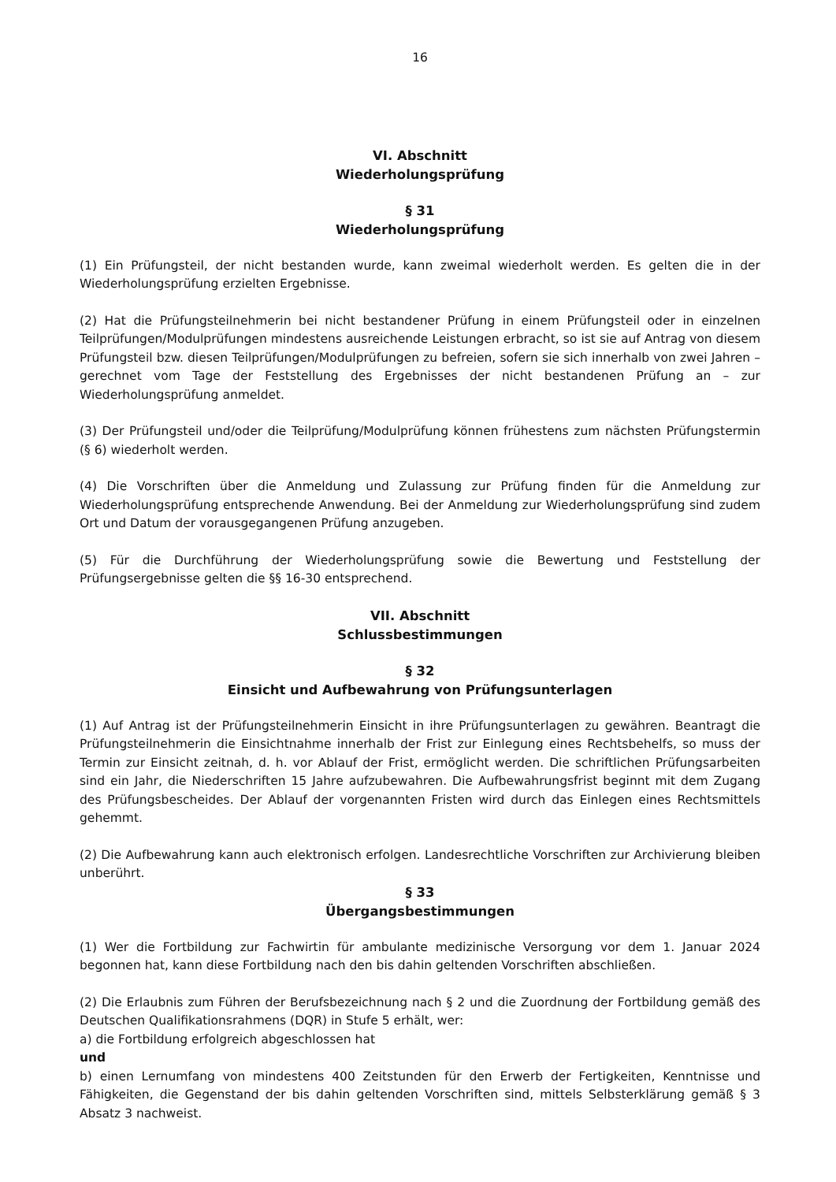16
VI. Abschnitt
Wiederholungsprüfung
§ 31
Wiederholungsprüfung
(1) Ein Prüfungsteil, der nicht bestanden wurde, kann zweimal wiederholt werden. Es gelten die in der Wiederholungsprüfung erzielten Ergebnisse.
(2) Hat die Prüfungsteilnehmerin bei nicht bestandener Prüfung in einem Prüfungsteil oder in einzelnen Teilprüfungen/Modulprüfungen mindestens ausreichende Leistungen erbracht, so ist sie auf Antrag von diesem Prüfungsteil bzw. diesen Teilprüfungen/Modulprüfungen zu befreien, sofern sie sich innerhalb von zwei Jahren – gerechnet vom Tage der Feststellung des Ergebnisses der nicht bestandenen Prüfung an – zur Wiederholungsprüfung anmeldet.
(3) Der Prüfungsteil und/oder die Teilprüfung/Modulprüfung können frühestens zum nächsten Prüfungstermin (§ 6) wiederholt werden.
(4) Die Vorschriften über die Anmeldung und Zulassung zur Prüfung finden für die Anmeldung zur Wiederholungsprüfung entsprechende Anwendung. Bei der Anmeldung zur Wiederholungsprüfung sind zudem Ort und Datum der vorausgegangenen Prüfung anzugeben.
(5) Für die Durchführung der Wiederholungsprüfung sowie die Bewertung und Feststellung der Prüfungsergebnisse gelten die §§ 16-30 entsprechend.
VII. Abschnitt
Schlussbestimmungen
§ 32
Einsicht und Aufbewahrung von Prüfungsunterlagen
(1) Auf Antrag ist der Prüfungsteilnehmerin Einsicht in ihre Prüfungsunterlagen zu gewähren. Beantragt die Prüfungsteilnehmerin die Einsichtnahme innerhalb der Frist zur Einlegung eines Rechtsbehelfs, so muss der Termin zur Einsicht zeitnah, d. h. vor Ablauf der Frist, ermöglicht werden. Die schriftlichen Prüfungsarbeiten sind ein Jahr, die Niederschriften 15 Jahre aufzubewahren. Die Aufbewahrungsfrist beginnt mit dem Zugang des Prüfungsbescheides. Der Ablauf der vorgenannten Fristen wird durch das Einlegen eines Rechtsmittels gehemmt.
(2) Die Aufbewahrung kann auch elektronisch erfolgen. Landesrechtliche Vorschriften zur Archivierung bleiben unberührt.
§ 33
Übergangsbestimmungen
(1) Wer die Fortbildung zur Fachwirtin für ambulante medizinische Versorgung vor dem 1. Januar 2024 begonnen hat, kann diese Fortbildung nach den bis dahin geltenden Vorschriften abschließen.
(2) Die Erlaubnis zum Führen der Berufsbezeichnung nach § 2 und die Zuordnung der Fortbildung gemäß des Deutschen Qualifikationsrahmens (DQR) in Stufe 5 erhält, wer:
a) die Fortbildung erfolgreich abgeschlossen hat
und
b) einen Lernumfang von mindestens 400 Zeitstunden für den Erwerb der Fertigkeiten, Kenntnisse und Fähigkeiten, die Gegenstand der bis dahin geltenden Vorschriften sind, mittels Selbsterklärung gemäß § 3 Absatz 3 nachweist.